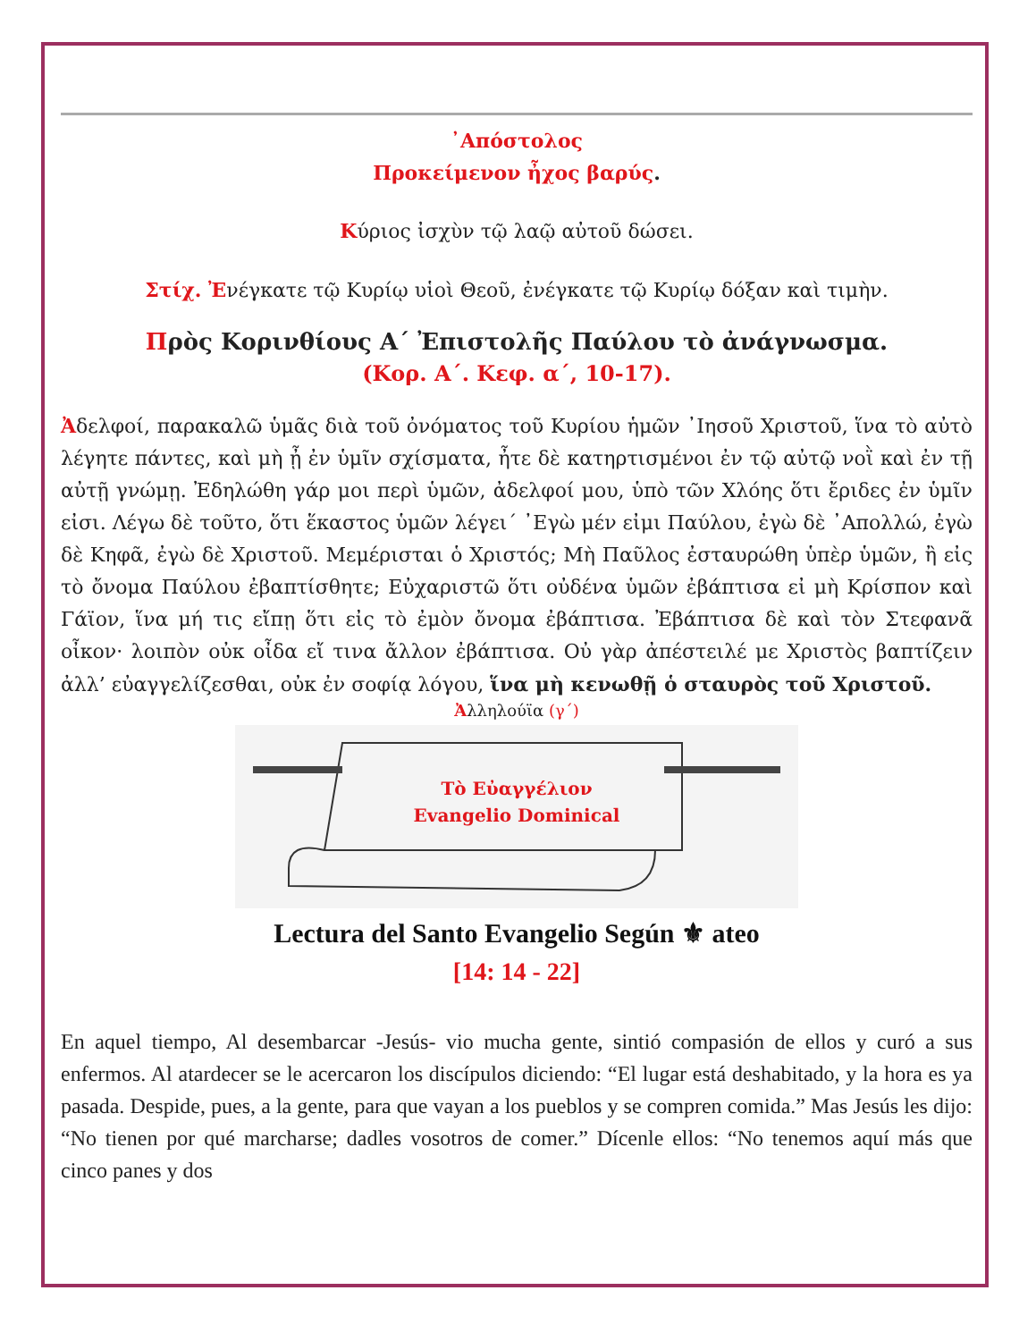᾿Απόστολος
Προκείμενον ἦχος βαρύς.
Κύριος ἰσχὺν τῷ λαῷ αὐτοῦ δώσει.
Στίχ. Ἐνέγκατε τῷ Κυρίῳ υἱοὶ Θεοῦ, ἐνέγκατε τῷ Κυρίῳ δόξαν καὶ τιμὴν.
Πρὸς Κορινθίους Α΄ Ἐπιστολῆς Παύλου τὸ ἀνάγνωσμα.
(Κορ. Α΄. Κεφ. α΄, 10-17).
Ἀδελφοί, παρακαλῶ ὑμᾶς διὰ τοῦ ὀνόματος τοῦ Κυρίου ἡμῶν ᾿Ιησοῦ Χριστοῦ, ἵνα τὸ αὐτὸ λέγητε πάντες, καὶ μὴ ᾖ ἐν ὑμῖν σχίσματα, ἦτε δὲ κατηρτισμένοι ἐν τῷ αὐτῷ νοῒ καὶ ἐν τῇ αὐτῇ γνώμῃ. Ἐδηλώθη γάρ μοι περὶ ὑμῶν, ἀδελφοί μου, ὑπὸ τῶν Χλόης ὅτι ἔριδες ἐν ὑμῖν εἰσι. Λέγω δὲ τοῦτο, ὅτι ἕκαστος ὑμῶν λέγει΄ ᾿Εγὼ μέν εἰμι Παύλου, ἐγὼ δὲ ᾿Απολλώ, ἐγὼ δὲ Κηφᾶ, ἐγὼ δὲ Χριστοῦ. Μεμέρισται ὁ Χριστός; Μὴ Παῦλος ἐσταυρώθη ὑπὲρ ὑμῶν, ἢ εἰς τὸ ὄνομα Παύλου ἐβαπτίσθητε; Εὐχαριστῶ ὅτι οὐδένα ὑμῶν ἐβάπτισα εἰ μὴ Κρίσπον καὶ Γάϊον, ἵνα μή τις εἴπῃ ὅτι εἰς τὸ ἐμὸν ὄνομα ἐβάπτισα. Ἐβάπτισα δὲ καὶ τὸν Στεφανᾶ οἶκον· λοιπὸν οὐκ οἶδα εἴ τινα ἄλλον ἐβάπτισα. Οὐ γὰρ ἀπέστειλέ με Χριστὸς βαπτίζειν ἀλλ’ εὐαγγελίζεσθαι, οὐκ ἐν σοφίᾳ λόγου, ἵνα μὴ κενωθῇ ὁ σταυρὸς τοῦ Χριστοῦ.
Ἀλληλούϊα (γ΄)
Τὸ Εὐαγγέλιον
Evangelio Dominical
Lectura del Santo Evangelio Según ⚜ ateo
[14: 14 - 22]
En aquel tiempo, Al desembarcar -Jesús- vio mucha gente, sintió compasión de ellos y curó a sus enfermos. Al atardecer se le acercaron los discípulos diciendo: “El lugar está deshabitado, y la hora es ya pasada. Despide, pues, a la gente, para que vayan a los pueblos y se compren comida.” Mas Jesús les dijo: “No tienen por qué marcharse; dadles vosotros de comer.” Dícenle ellos: “No tenemos aquí más que cinco panes y dos